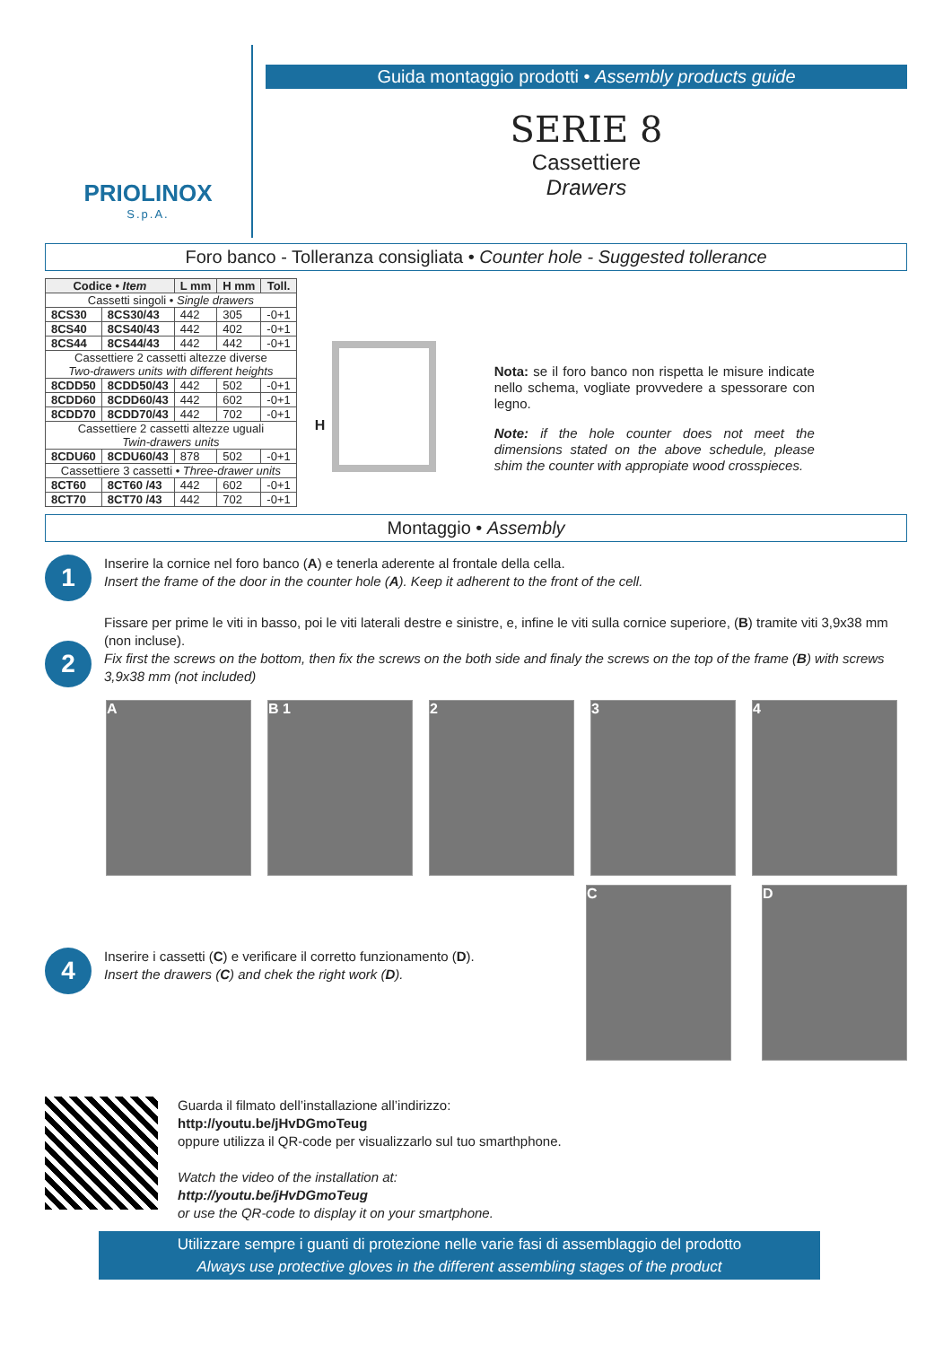PRIOLINOX
S.p.A.
Guida montaggio prodotti • Assembly products guide
SERIE 8
Cassettiere
Drawers
Foro banco - Tolleranza consigliata • Counter hole - Suggested tollerance
| Codice • Item | | L mm | H mm | Toll. |
| --- | --- | --- | --- | --- |
| Cassetti singoli • Single drawers | | | | |
| 8CS30 | 8CS30/43 | 442 | 305 | -0+1 |
| 8CS40 | 8CS40/43 | 442 | 402 | -0+1 |
| 8CS44 | 8CS44/43 | 442 | 442 | -0+1 |
| Cassettiere 2 cassetti altezze diverse Two-drawers units with different heights | | | | |
| 8CDD50 | 8CDD50/43 | 442 | 502 | -0+1 |
| 8CDD60 | 8CDD60/43 | 442 | 602 | -0+1 |
| 8CDD70 | 8CDD70/43 | 442 | 702 | -0+1 |
| Cassettiere 2 cassetti altezze uguali Twin-drawers units | | | | |
| 8CDU60 | 8CDU60/43 | 878 | 502 | -0+1 |
| Cassettiere 3 cassetti • Three-drawer units | | | | |
| 8CT60 | 8CT60 /43 | 442 | 602 | -0+1 |
| 8CT70 | 8CT70 /43 | 442 | 702 | -0+1 |
H
Nota: se il foro banco non rispetta le misure indicate nello schema, vogliate provvedere a spessorare con legno.
Note: if the hole counter does not meet the dimensions stated on the above schedule, please shim the counter with appropiate wood crosspieces.
Montaggio • Assembly
1
Inserire la cornice nel foro banco (A) e tenerla aderente al frontale della cella.
Insert the frame of the door in the counter hole (A). Keep it adherent to the front of the cell.
2
Fissare per prime le viti in basso, poi le viti laterali destre e sinistre, e, infine le viti sulla cornice superiore, (B) tramite viti 3,9x38 mm (non incluse).
Fix first the screws on the bottom, then fix the screws on the both side and finaly the screws on the top of the frame (B) with screws 3,9x38 mm (not included)
A B 1 2 3 4
4
Inserire i cassetti (C) e verificare il corretto funzionamento (D).
Insert the drawers (C) and chek the right work (D).
C D
Guarda il filmato dell’installazione all’indirizzo:
http://youtu.be/jHvDGmoTeug
oppure utilizza il QR-code per visualizzarlo sul tuo smarthphone.
Watch the video of the installation at:
http://youtu.be/jHvDGmoTeug
or use the QR-code to display it on your smartphone.
Utilizzare sempre i guanti di protezione nelle varie fasi di assemblaggio del prodotto
Always use protective gloves in the different assembling stages of the product